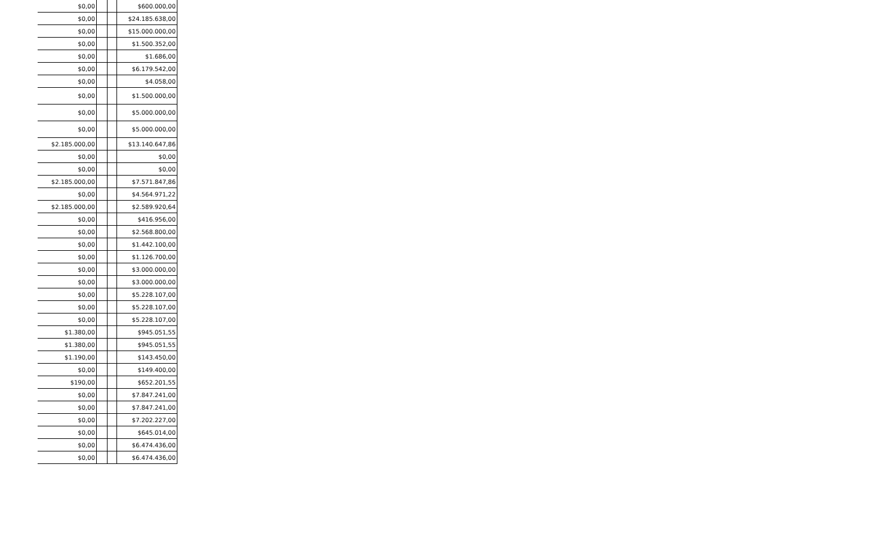| $0,00 | | | $600.000,00 |
| $0,00 | | | $24.185.638,00 |
| $0,00 | | | $15.000.000,00 |
| $0,00 | | | $1.500.352,00 |
| $0,00 | | | $1.686,00 |
| $0,00 | | | $6.179.542,00 |
| $0,00 | | | $4.058,00 |
| $0,00 | | | $1.500.000,00 |
| $0,00 | | | $5.000.000,00 |
| $0,00 | | | $5.000.000,00 |
| $2.185.000,00 | | | $13.140.647,86 |
| $0,00 | | | $0,00 |
| $0,00 | | | $0,00 |
| $2.185.000,00 | | | $7.571.847,86 |
| $0,00 | | | $4.564.971,22 |
| $2.185.000,00 | | | $2.589.920,64 |
| $0,00 | | | $416.956,00 |
| $0,00 | | | $2.568.800,00 |
| $0,00 | | | $1.442.100,00 |
| $0,00 | | | $1.126.700,00 |
| $0,00 | | | $3.000.000,00 |
| $0,00 | | | $3.000.000,00 |
| $0,00 | | | $5.228.107,00 |
| $0,00 | | | $5.228.107,00 |
| $0,00 | | | $5.228.107,00 |
| $1.380,00 | | | $945.051,55 |
| $1.380,00 | | | $945.051,55 |
| $1.190,00 | | | $143.450,00 |
| $0,00 | | | $149.400,00 |
| $190,00 | | | $652.201,55 |
| $0,00 | | | $7.847.241,00 |
| $0,00 | | | $7.847.241,00 |
| $0,00 | | | $7.202.227,00 |
| $0,00 | | | $645.014,00 |
| $0,00 | | | $6.474.436,00 |
| $0,00 | | | $6.474.436,00 |